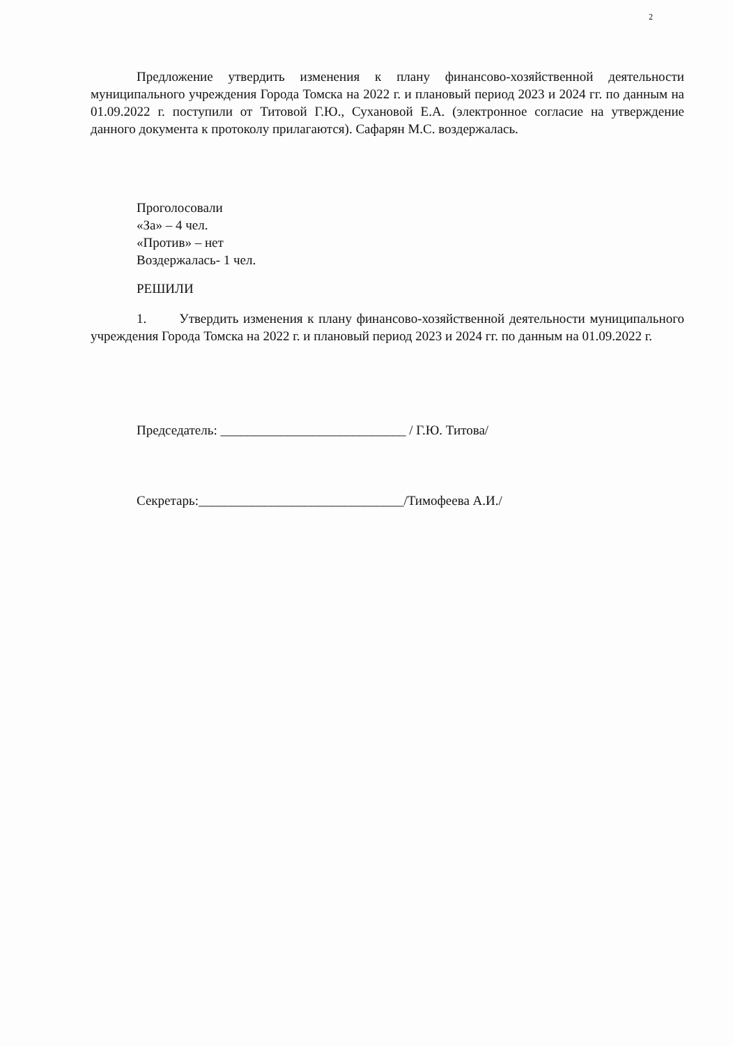2
Предложение утвердить изменения к плану финансово-хозяйственной деятельности муниципального учреждения Города Томска на 2022 г. и плановый период 2023 и 2024 гг. по данным на 01.09.2022 г. поступили от Титовой Г.Ю., Сухановой Е.А. (электронное согласие на утверждение данного документа к протоколу прилагаются). Сафарян М.С. воздержалась.
Проголосовали
«За» – 4 чел.
«Против» – нет
Воздержалась- 1 чел.
РЕШИЛИ
1. Утвердить изменения к плану финансово-хозяйственной деятельности муниципального учреждения Города Томска на 2022 г. и плановый период 2023 и 2024 гг. по данным на 01.09.2022 г.
Председатель: ____________________________ / Г.Ю. Титова/
Секретарь:_______________________________/Тимофеева А.И./